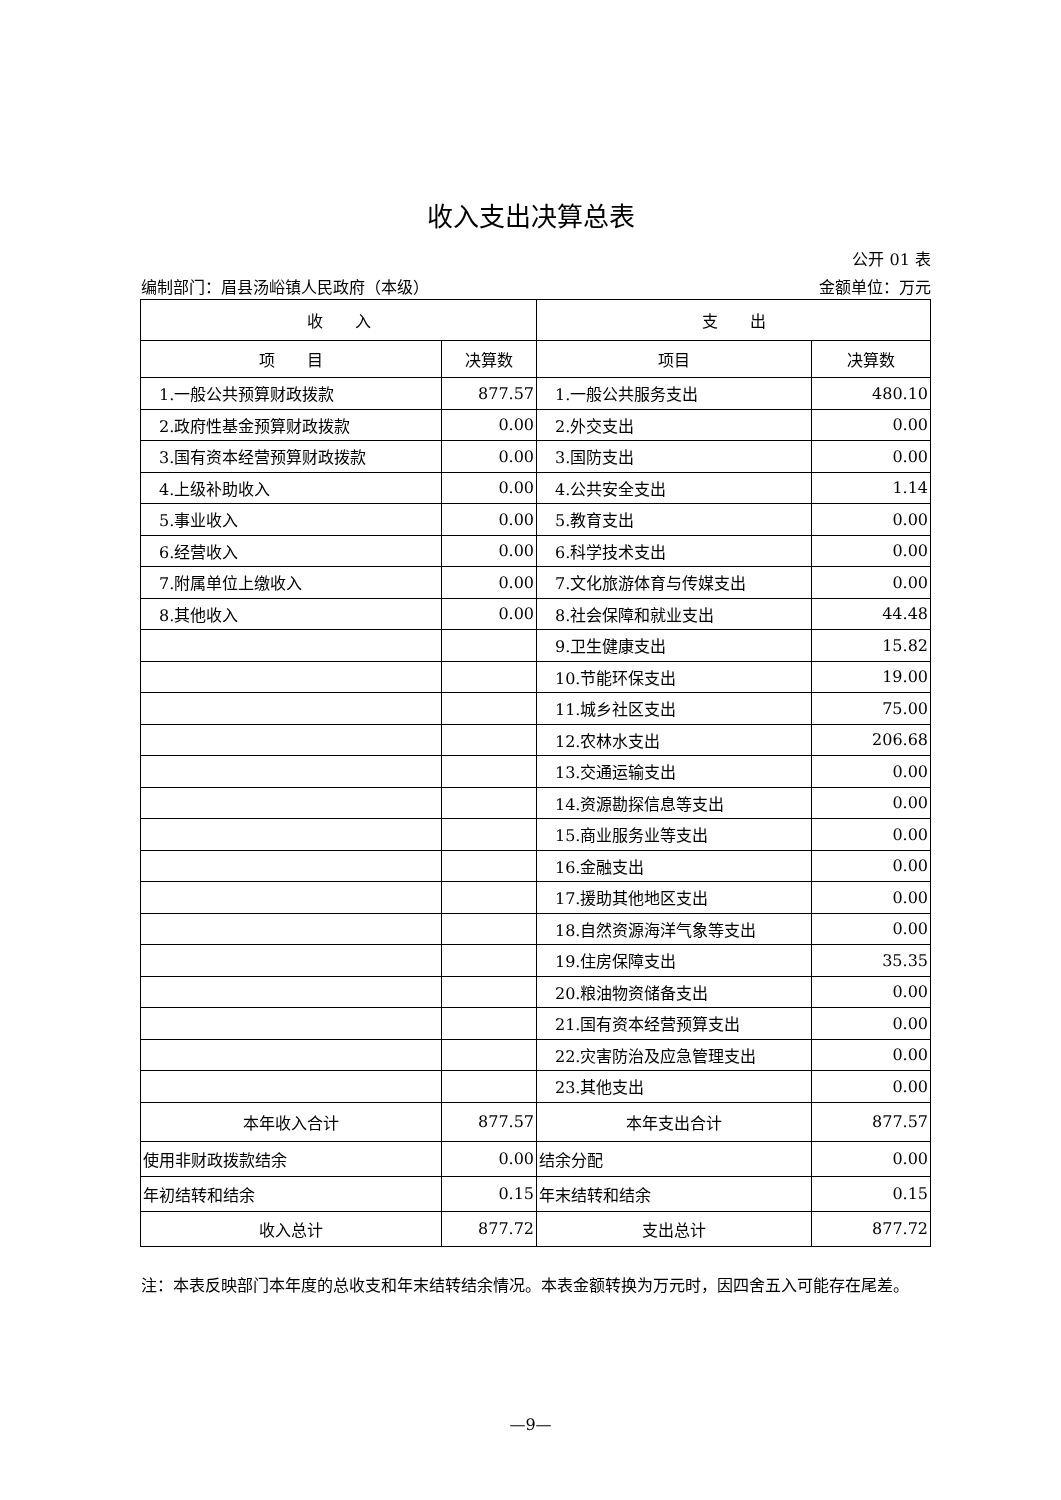收入支出决算总表
公开 01 表
编制部门：眉县汤峪镇人民政府（本级） 金额单位：万元
| 收 入 | | 支 出 | |
| --- | --- | --- | --- |
| 项 目 | 决算数 | 项目 | 决算数 |
| 1.一般公共预算财政拨款 | 877.57 | 1.一般公共服务支出 | 480.10 |
| 2.政府性基金预算财政拨款 | 0.00 | 2.外交支出 | 0.00 |
| 3.国有资本经营预算财政拨款 | 0.00 | 3.国防支出 | 0.00 |
| 4.上级补助收入 | 0.00 | 4.公共安全支出 | 1.14 |
| 5.事业收入 | 0.00 | 5.教育支出 | 0.00 |
| 6.经营收入 | 0.00 | 6.科学技术支出 | 0.00 |
| 7.附属单位上缴收入 | 0.00 | 7.文化旅游体育与传媒支出 | 0.00 |
| 8.其他收入 | 0.00 | 8.社会保障和就业支出 | 44.48 |
| | | 9.卫生健康支出 | 15.82 |
| | | 10.节能环保支出 | 19.00 |
| | | 11.城乡社区支出 | 75.00 |
| | | 12.农林水支出 | 206.68 |
| | | 13.交通运输支出 | 0.00 |
| | | 14.资源勘探信息等支出 | 0.00 |
| | | 15.商业服务业等支出 | 0.00 |
| | | 16.金融支出 | 0.00 |
| | | 17.援助其他地区支出 | 0.00 |
| | | 18.自然资源海洋气象等支出 | 0.00 |
| | | 19.住房保障支出 | 35.35 |
| | | 20.粮油物资储备支出 | 0.00 |
| | | 21.国有资本经营预算支出 | 0.00 |
| | | 22.灾害防治及应急管理支出 | 0.00 |
| | | 23.其他支出 | 0.00 |
| 本年收入合计 | 877.57 | 本年支出合计 | 877.57 |
| 使用非财政拨款结余 | 0.00 | 结余分配 | 0.00 |
| 年初结转和结余 | 0.15 | 年末结转和结余 | 0.15 |
| 收入总计 | 877.72 | 支出总计 | 877.72 |
注：本表反映部门本年度的总收支和年末结转结余情况。本表金额转换为万元时，因四舍五入可能存在尾差。
—9—